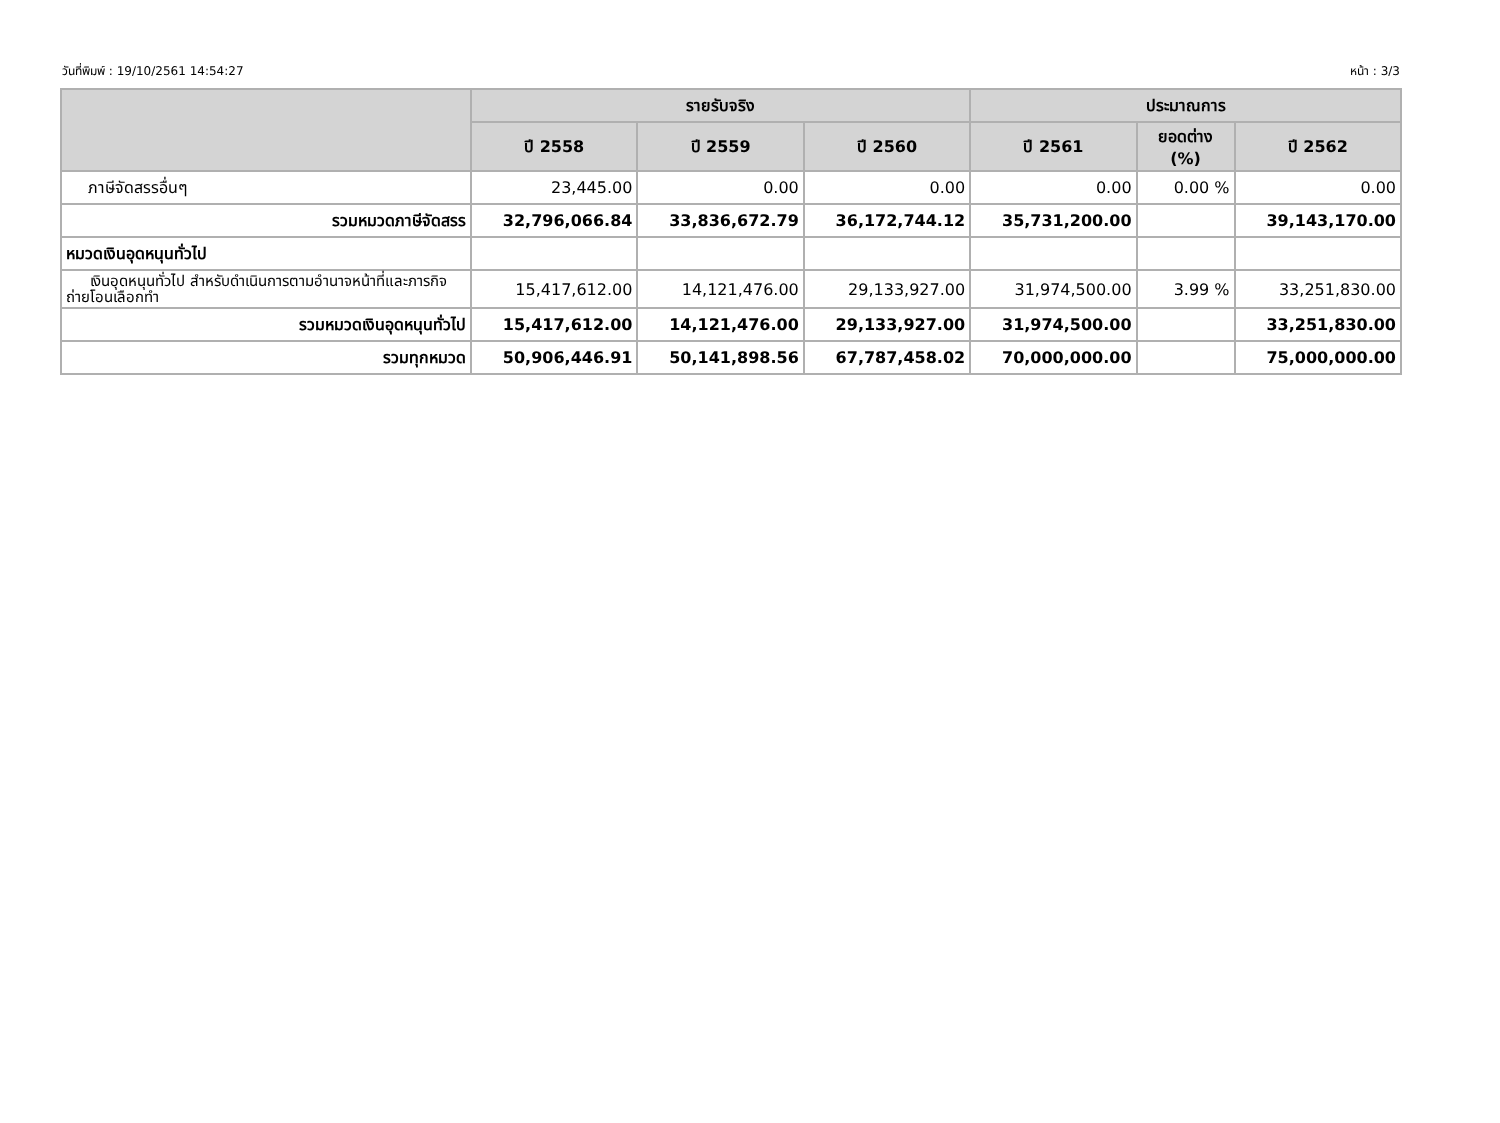วันที่พิมพ์ : 19/10/2561 14:54:27 หน้า : 3/3
| | รายรับจริง | | | ประมาณการ | | |
| --- | --- | --- | --- | --- | --- | --- |
| | ปี 2558 | ปี 2559 | ปี 2560 | ปี 2561 | ยอดต่าง (%) | ปี 2562 |
| ภาษีจัดสรรอื่นๆ | 23,445.00 | 0.00 | 0.00 | 0.00 | 0.00 % | 0.00 |
| รวมหมวดภาษีจัดสรร | 32,796,066.84 | 33,836,672.79 | 36,172,744.12 | 35,731,200.00 | | 39,143,170.00 |
| หมวดเงินอุดหนุนทั่วไป | | | | | | |
| เงินอุดหนุนทั่วไป สำหรับดำเนินการตามอำนาจหน้าที่และภารกิจถ่ายโอนเลือกทำ | 15,417,612.00 | 14,121,476.00 | 29,133,927.00 | 31,974,500.00 | 3.99 % | 33,251,830.00 |
| รวมหมวดเงินอุดหนุนทั่วไป | 15,417,612.00 | 14,121,476.00 | 29,133,927.00 | 31,974,500.00 | | 33,251,830.00 |
| รวมทุกหมวด | 50,906,446.91 | 50,141,898.56 | 67,787,458.02 | 70,000,000.00 | | 75,000,000.00 |